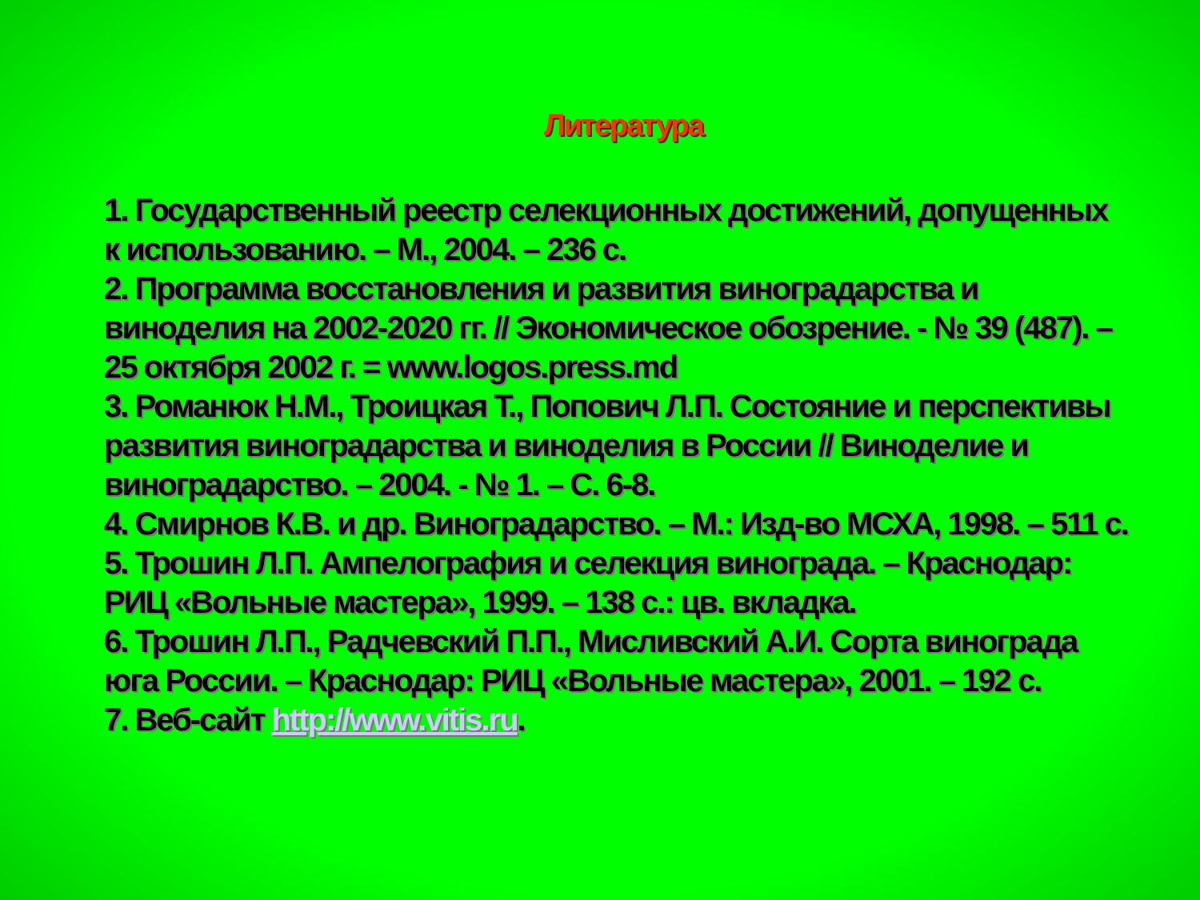Литература
1. Государственный реестр селекционных достижений, допущенных к использованию. – М., 2004. – 236 с.
2. Программа восстановления и развития виноградарства и виноделия на 2002-2020 гг. // Экономическое обозрение. - № 39 (487). – 25 октября 2002 г. = www.logos.press.md
3. Романюк Н.М., Троицкая Т., Попович Л.П. Состояние и перспективы развития виноградарства и виноделия в России // Виноделие и виноградарство. – 2004. - № 1. – С. 6-8.
4. Смирнов К.В. и др. Виноградарство. – М.: Изд-во МСХА, 1998. – 511 с.
5. Трошин Л.П. Ампелография и селекция винограда. – Краснодар: РИЦ «Вольные мастера», 1999. – 138 с.: цв. вкладка.
6. Трошин Л.П., Радчевский П.П., Мисливский А.И. Сорта винограда юга России. – Краснодар: РИЦ «Вольные мастера», 2001. – 192 с.
7. Веб-сайт http://www.vitis.ru.